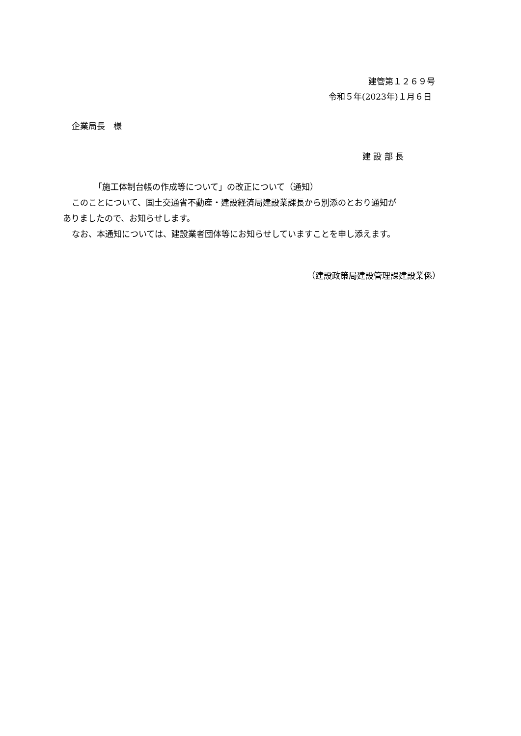建管第１２６９号
令和５年(2023年)１月６日
企業局長　様
建 設 部 長
「施工体制台帳の作成等について」の改正について（通知）
このことについて、国土交通省不動産・建設経済局建設業課長から別添のとおり通知が
ありましたので、お知らせします。
なお、本通知については、建設業者団体等にお知らせしていますことを申し添えます。
（建設政策局建設管理課建設業係）